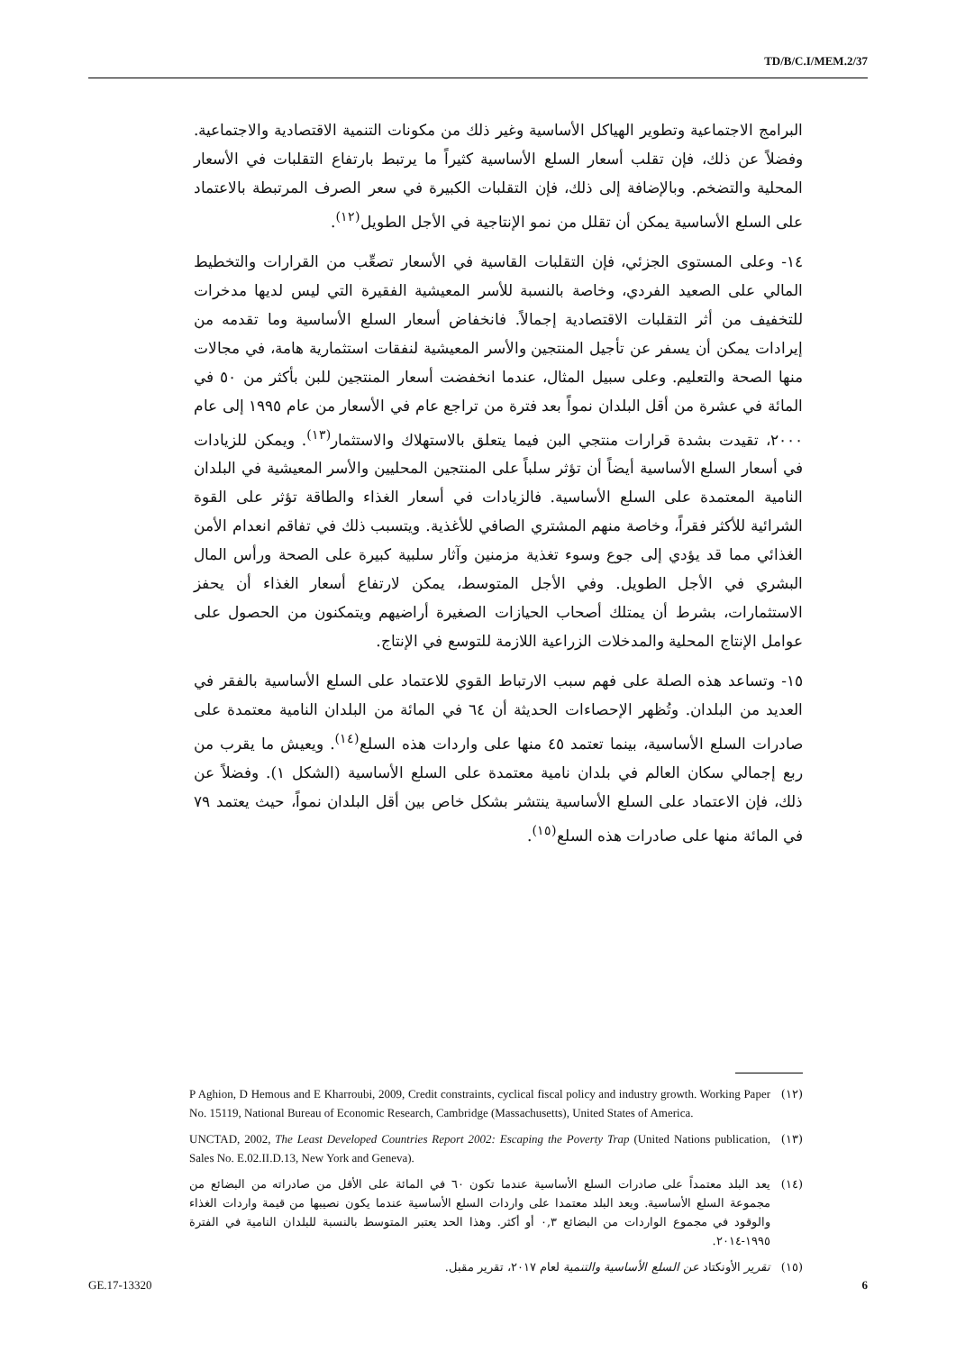TD/B/C.I/MEM.2/37
البرامج الاجتماعية وتطوير الهياكل الأساسية وغير ذلك من مكونات التنمية الاقتصادية والاجتماعية. وفضلاً عن ذلك، فإن تقلب أسعار السلع الأساسية كثيراً ما يرتبط بارتفاع التقلبات في الأسعار المحلية والتضخم. وبالإضافة إلى ذلك، فإن التقلبات الكبيرة في سعر الصرف المرتبطة بالاعتماد على السلع الأساسية يمكن أن تقلل من نمو الإنتاجية في الأجل الطويل<sup>(١٢)</sup>.
١٤- وعلى المستوى الجزئي، فإن التقلبات القاسية في الأسعار تصعِّب من القرارات والتخطيط المالي على الصعيد الفردي، وخاصة بالنسبة للأسر المعيشية الفقيرة التي ليس لديها مدخرات للتخفيف من أثر التقلبات الاقتصادية إجمالاً. فانخفاض أسعار السلع الأساسية وما تقدمه من إيرادات يمكن أن يسفر عن تأجيل المنتجين والأسر المعيشية لنفقات استثمارية هامة، في مجالات منها الصحة والتعليم. وعلى سبيل المثال، عندما انخفضت أسعار المنتجين للبن بأكثر من ٥٠ في المائة في عشرة من أقل البلدان نمواً بعد فترة من تراجع عام في الأسعار من عام ١٩٩٥ إلى عام ٢٠٠٠، تقيدت بشدة قرارات منتجي البن فيما يتعلق بالاستهلاك والاستثمار<sup>(١٣)</sup>. ويمكن للزيادات في أسعار السلع الأساسية أيضاً أن تؤثر سلباً على المنتجين المحليين والأسر المعيشية في البلدان النامية المعتمدة على السلع الأساسية. فالزيادات في أسعار الغذاء والطاقة تؤثر على القوة الشرائية للأكثر فقراً، وخاصة منهم المشتري الصافي للأغذية. ويتسبب ذلك في تفاقم انعدام الأمن الغذائي مما قد يؤدي إلى جوع وسوء تغذية مزمنين وآثار سلبية كبيرة على الصحة ورأس المال البشري في الأجل الطويل. وفي الأجل المتوسط، يمكن لارتفاع أسعار الغذاء أن يحفز الاستثمارات، بشرط أن يمتلك أصحاب الحيازات الصغيرة أراضيهم ويتمكنون من الحصول على عوامل الإنتاج المحلية والمدخلات الزراعية اللازمة للتوسع في الإنتاج.
١٥- وتساعد هذه الصلة على فهم سبب الارتباط القوي للاعتماد على السلع الأساسية بالفقر في العديد من البلدان. وتُظهر الإحصاءات الحديثة أن ٦٤ في المائة من البلدان النامية معتمدة على صادرات السلع الأساسية، بينما تعتمد ٤٥ منها على واردات هذه السلع<sup>(١٤)</sup>. ويعيش ما يقرب من ربع إجمالي سكان العالم في بلدان نامية معتمدة على السلع الأساسية (الشكل ١). وفضلاً عن ذلك، فإن الاعتماد على السلع الأساسية ينتشر بشكل خاص بين أقل البلدان نمواً، حيث يعتمد ٧٩ في المائة منها على صادرات هذه السلع<sup>(١٥)</sup>.
(١٢) P Aghion, D Hemous and E Kharroubi, 2009, Credit constraints, cyclical fiscal policy and industry growth. Working Paper No. 15119, National Bureau of Economic Research, Cambridge (Massachusetts), United States of America.
(١٣) UNCTAD, 2002, The Least Developed Countries Report 2002: Escaping the Poverty Trap (United Nations publication, Sales No. E.02.II.D.13, New York and Geneva).
(١٤) يعد البلد معتمداً على صادرات السلع الأساسية عندما تكون ٦٠ في المائة على الأقل من صادراته من البضائع من مجموعة السلع الأساسية. ويعد البلد معتمدا على واردات السلع الأساسية عندما يكون نصيبها من قيمة واردات الغذاء والوقود في مجموع الواردات من البضائع ٠,٣ أو أكثر. وهذا الحد يعتبر المتوسط بالنسبة للبلدان النامية في الفترة ١٩٩٥-٢٠١٤.
(١٥) تقرير الأونكتاد عن السلع الأساسية والتنمية لعام ٢٠١٧، تقرير مقبل.
GE.17-13320 6